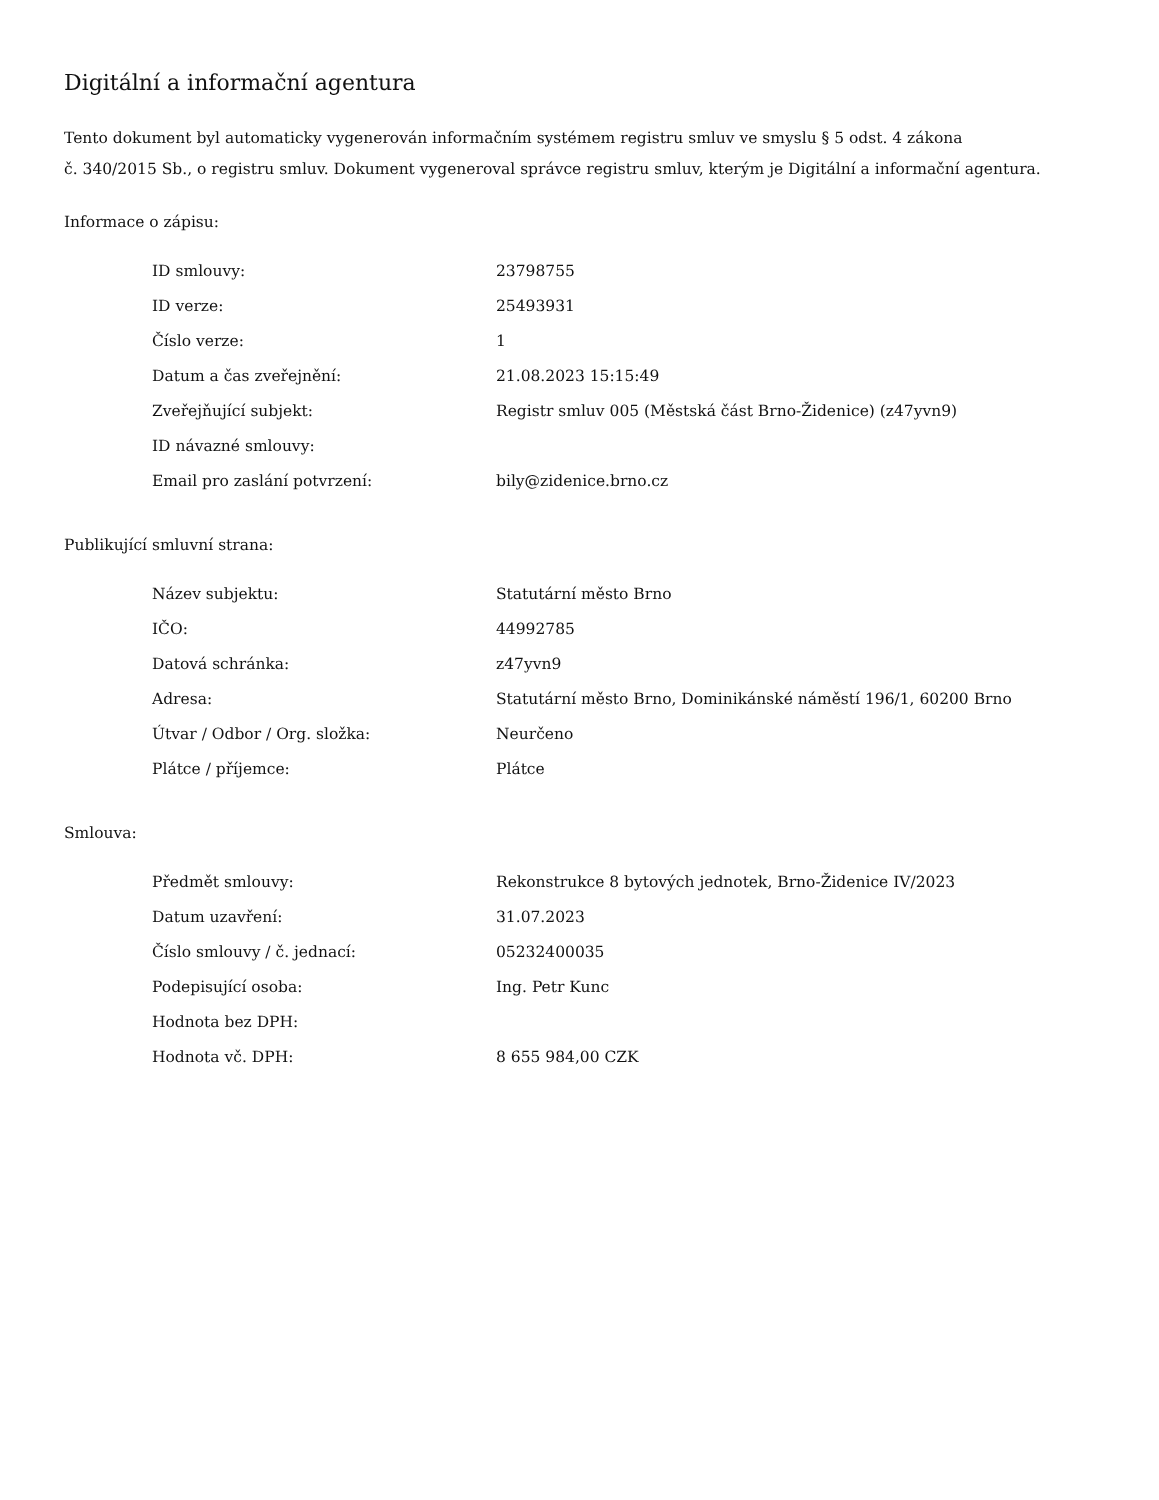Digitální a informační agentura
Tento dokument byl automaticky vygenerován informačním systémem registru smluv ve smyslu § 5 odst. 4 zákona
č. 340/2015 Sb., o registru smluv. Dokument vygeneroval správce registru smluv, kterým je Digitální a informační agentura.
Informace o zápisu:
| ID smlouvy: | 23798755 |
| ID verze: | 25493931 |
| Číslo verze: | 1 |
| Datum a čas zveřejnění: | 21.08.2023 15:15:49 |
| Zveřejňující subjekt: | Registr smluv 005 (Městská část Brno-Židenice) (z47yvn9) |
| ID návazné smlouvy: | |
| Email pro zaslání potvrzení: | bily@zidenice.brno.cz |
Publikující smluvní strana:
| Název subjektu: | Statutární město Brno |
| IČO: | 44992785 |
| Datová schránka: | z47yvn9 |
| Adresa: | Statutární město Brno, Dominikánské náměstí 196/1, 60200 Brno |
| Útvar / Odbor / Org. složka: | Neurčeno |
| Plátce / příjemce: | Plátce |
Smlouva:
| Předmět smlouvy: | Rekonstrukce 8 bytových jednotek, Brno-Židenice IV/2023 |
| Datum uzavření: | 31.07.2023 |
| Číslo smlouvy / č. jednací: | 05232400035 |
| Podepisující osoba: | Ing. Petr Kunc |
| Hodnota bez DPH: | |
| Hodnota vč. DPH: | 8 655 984,00 CZK |